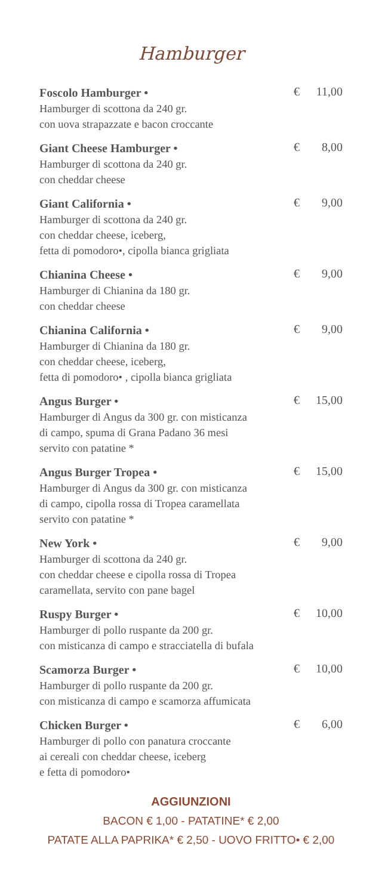Hamburger
Foscolo Hamburger •
Hamburger di scottona da 240 gr.
con uova strapazzate e bacon croccante
€ 11,00
Giant Cheese Hamburger •
Hamburger di scottona da 240 gr.
con cheddar cheese
€ 8,00
Giant California •
Hamburger di scottona da 240 gr.
con cheddar cheese, iceberg,
fetta di pomodoro•, cipolla bianca grigliata
€ 9,00
Chianina Cheese •
Hamburger di Chianina da 180 gr.
con cheddar cheese
€ 9,00
Chianina California •
Hamburger di Chianina da 180 gr.
con cheddar cheese, iceberg,
fetta di pomodoro• , cipolla bianca grigliata
€ 9,00
Angus Burger •
Hamburger di Angus da 300 gr. con misticanza
di campo, spuma di Grana Padano 36 mesi
servito con patatine *
€ 15,00
Angus Burger Tropea •
Hamburger di Angus da 300 gr. con misticanza
di campo, cipolla rossa di Tropea caramellata
servito con patatine *
€ 15,00
New York •
Hamburger di scottona da 240 gr.
con cheddar cheese e cipolla rossa di Tropea
caramellata, servito con pane bagel
€ 9,00
Ruspy Burger •
Hamburger di pollo ruspante da 200 gr.
con misticanza di campo e stracciatella di bufala
€ 10,00
Scamorza Burger •
Hamburger di pollo ruspante da 200 gr.
con misticanza di campo e scamorza affumicata
€ 10,00
Chicken Burger •
Hamburger di pollo con panatura croccante
ai cereali con cheddar cheese, iceberg
e fetta di pomodoro•
€ 6,00
AGGIUNZIONI
BACON € 1,00 - PATATINE* € 2,00
PATATE ALLA PAPRIKA* € 2,50 - UOVO FRITTO• € 2,00